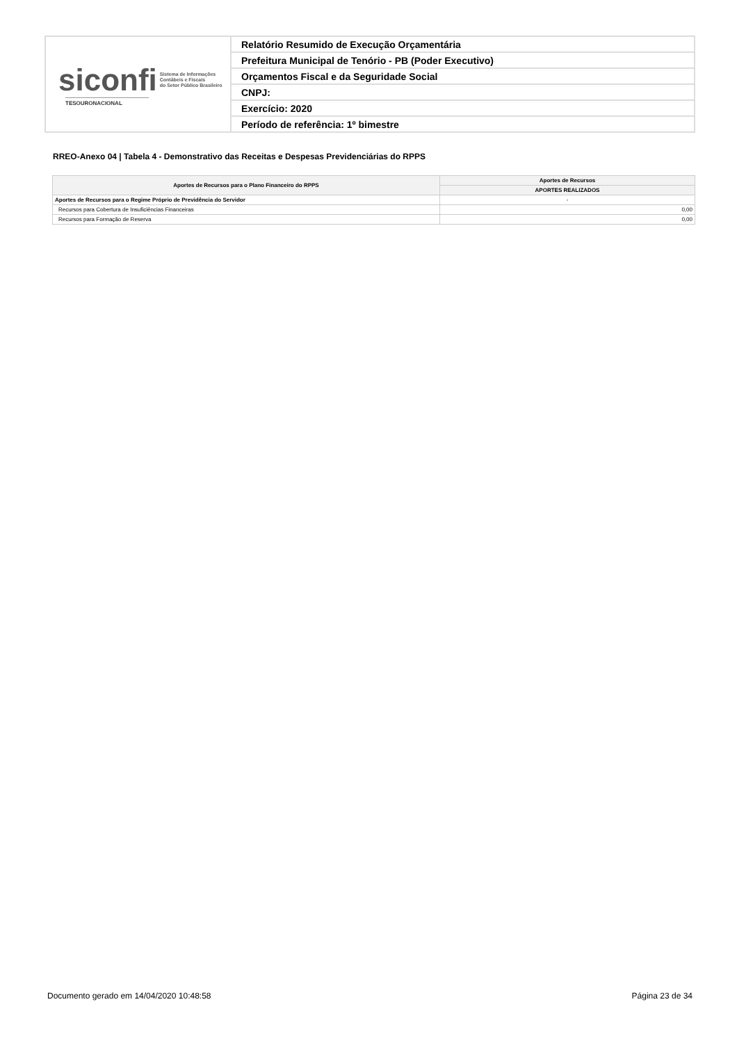| siconfi Sistema de Informações Contábeis e Fiscais do Setor Público Brasileiro TESOURONACIONAL | Relatório Resumido de Execução Orçamentária |
| | Prefeitura Municipal de Tenório - PB (Poder Executivo) |
| | Orçamentos Fiscal e da Seguridade Social |
| | CNPJ: |
| | Exercício: 2020 |
| | Período de referência: 1º bimestre |
RREO-Anexo 04 | Tabela 4 - Demonstrativo das Receitas e Despesas Previdenciárias do RPPS
| Aportes de Recursos para o Plano Financeiro do RPPS | Aportes de Recursos |
| --- | --- |
| | APORTES REALIZADOS |
| Aportes de Recursos para o Regime Próprio de Previdência do Servidor | - |
| Recursos para Cobertura de Insuficiências Financeiras | 0,00 |
| Recursos para Formação de Reserva | 0,00 |
Documento gerado em 14/04/2020 10:48:58
Página 23 de 34